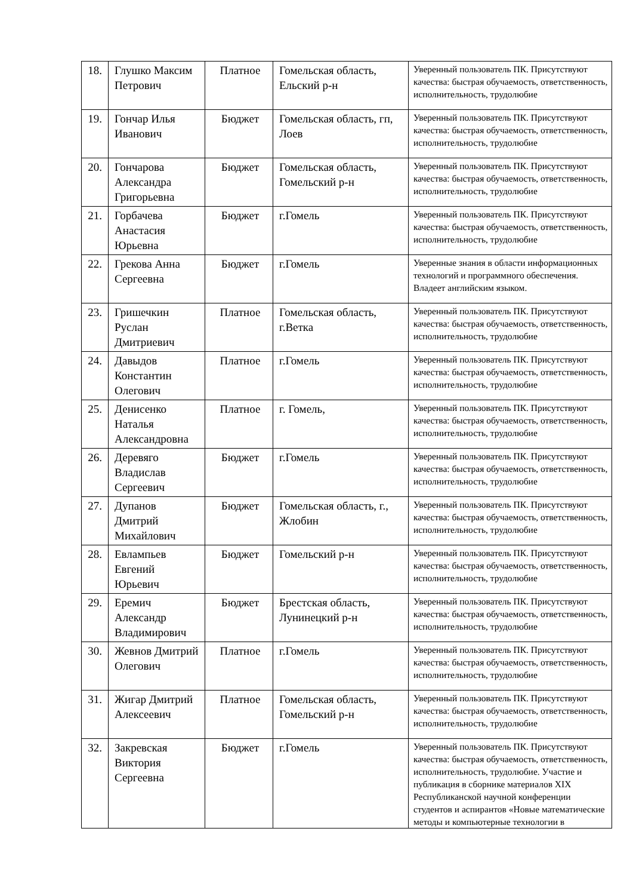| 18. | Глушко Максим Петрович | Платное | Гомельская область, Ельский р-н | Уверенный пользователь ПК. Присутствуют качества: быстрая обучаемость, ответственность, исполнительность, трудолюбие |
| 19. | Гончар Илья Иванович | Бюджет | Гомельская область, гп, Лоев | Уверенный пользователь ПК. Присутствуют качества: быстрая обучаемость, ответственность, исполнительность, трудолюбие |
| 20. | Гончарова Александра Григорьевна | Бюджет | Гомельская область, Гомельский р-н | Уверенный пользователь ПК. Присутствуют качества: быстрая обучаемость, ответственность, исполнительность, трудолюбие |
| 21. | Горбачева Анастасия Юрьевна | Бюджет | г.Гомель | Уверенный пользователь ПК. Присутствуют качества: быстрая обучаемость, ответственность, исполнительность, трудолюбие |
| 22. | Грекова Анна Сергеевна | Бюджет | г.Гомель | Уверенные знания в области информационных технологий и программного обеспечения. Владеет английским языком. |
| 23. | Гришечкин Руслан Дмитриевич | Платное | Гомельская область, г.Ветка | Уверенный пользователь ПК. Присутствуют качества: быстрая обучаемость, ответственность, исполнительность, трудолюбие |
| 24. | Давыдов Константин Олегович | Платное | г.Гомель | Уверенный пользователь ПК. Присутствуют качества: быстрая обучаемость, ответственность, исполнительность, трудолюбие |
| 25. | Денисенко Наталья Александровна | Платное | г. Гомель, | Уверенный пользователь ПК. Присутствуют качества: быстрая обучаемость, ответственность, исполнительность, трудолюбие |
| 26. | Деревяго Владислав Сергеевич | Бюджет | г.Гомель | Уверенный пользователь ПК. Присутствуют качества: быстрая обучаемость, ответственность, исполнительность, трудолюбие |
| 27. | Дупанов Дмитрий Михайлович | Бюджет | Гомельская область, г., Жлобин | Уверенный пользователь ПК. Присутствуют качества: быстрая обучаемость, ответственность, исполнительность, трудолюбие |
| 28. | Евлампьев Евгений Юрьевич | Бюджет | Гомельский р-н | Уверенный пользователь ПК. Присутствуют качества: быстрая обучаемость, ответственность, исполнительность, трудолюбие |
| 29. | Еремич Александр Владимирович | Бюджет | Брестская область, Лунинецкий р-н | Уверенный пользователь ПК. Присутствуют качества: быстрая обучаемость, ответственность, исполнительность, трудолюбие |
| 30. | Жевнов Дмитрий Олегович | Платное | г.Гомель | Уверенный пользователь ПК. Присутствуют качества: быстрая обучаемость, ответственность, исполнительность, трудолюбие |
| 31. | Жигар Дмитрий Алексеевич | Платное | Гомельская область, Гомельский р-н | Уверенный пользователь ПК. Присутствуют качества: быстрая обучаемость, ответственность, исполнительность, трудолюбие |
| 32. | Закревская Виктория Сергеевна | Бюджет | г.Гомель | Уверенный пользователь ПК. Присутствуют качества: быстрая обучаемость, ответственность, исполнительность, трудолюбие. Участие и публикация в сборнике материалов XIX Республиканской научной конференции студентов и аспирантов «Новые математические методы и компьютерные технологии в |